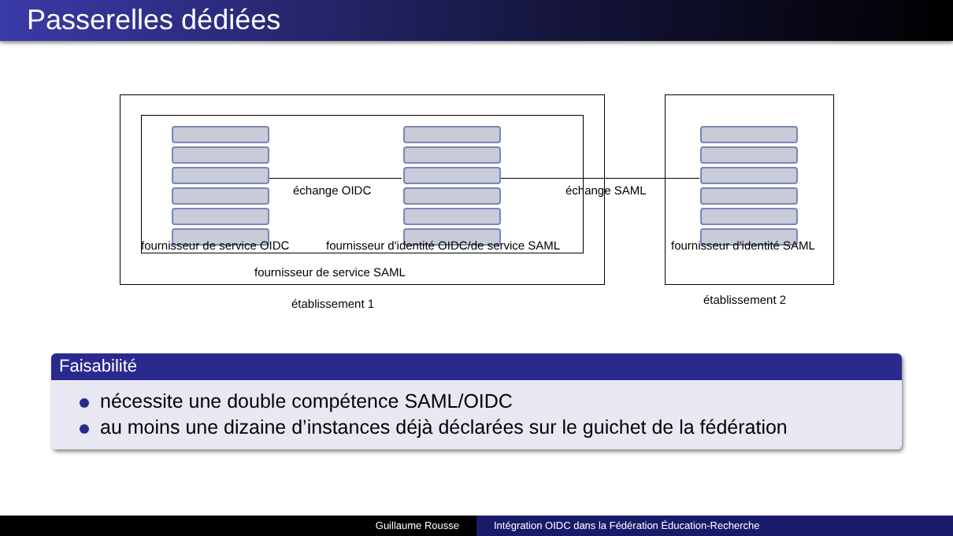Passerelles dédiées
échange OIDC échange SAML
fournisseur de service OIDC fournisseur d'identité OIDC/de service SAML fournisseur d'identité SAML
fournisseur de service SAML
établissement 1 établissement 2
Faisabilité
nécessite une double compétence SAML/OIDC
au moins une dizaine d’instances déjà déclarées sur le guichet de la fédération
Guillaume Rousse Intégration OIDC dans la Fédération Éducation-Recherche